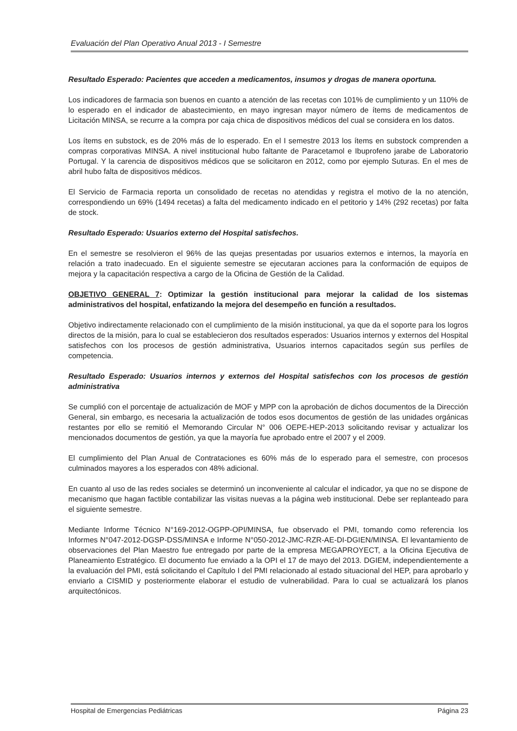Evaluación del Plan Operativo Anual 2013 - I Semestre
Resultado Esperado: Pacientes que acceden a medicamentos, insumos y drogas de manera oportuna.
Los indicadores de farmacia son buenos en cuanto a atención de las recetas con 101% de cumplimiento y un 110% de lo esperado en el indicador de abastecimiento, en mayo ingresan mayor número de ítems de medicamentos de Licitación MINSA, se recurre a la compra por caja chica de dispositivos médicos del cual se considera en los datos.
Los ítems en substock, es de 20% más de lo esperado. En el I semestre 2013 los ítems en substock comprenden a compras corporativas MINSA. A nivel institucional hubo faltante de Paracetamol e Ibuprofeno jarabe de Laboratorio Portugal. Y la carencia de dispositivos médicos que se solicitaron en 2012, como por ejemplo Suturas. En el mes de abril hubo falta de dispositivos médicos.
El Servicio de Farmacia reporta un consolidado de recetas no atendidas y registra el motivo de la no atención, correspondiendo un 69% (1494 recetas) a falta del medicamento indicado en el petitorio y 14% (292 recetas) por falta de stock.
Resultado Esperado: Usuarios externo del Hospital satisfechos.
En el semestre se resolvieron el 96% de las quejas presentadas por usuarios externos e internos, la mayoría en relación a trato inadecuado. En el siguiente semestre se ejecutaran acciones para la conformación de equipos de mejora y la capacitación respectiva a cargo de la Oficina de Gestión de la Calidad.
OBJETIVO GENERAL 7: Optimizar la gestión institucional para mejorar la calidad de los sistemas administrativos del hospital, enfatizando la mejora del desempeño en función a resultados.
Objetivo indirectamente relacionado con el cumplimiento de la misión institucional, ya que da el soporte para los logros directos de la misión, para lo cual se establecieron dos resultados esperados: Usuarios internos y externos del Hospital satisfechos con los procesos de gestión administrativa, Usuarios internos capacitados según sus perfiles de competencia.
Resultado Esperado: Usuarios internos y externos del Hospital satisfechos con los procesos de gestión administrativa
Se cumplió con el porcentaje de actualización de MOF y MPP con la aprobación de dichos documentos de la Dirección General, sin embargo, es necesaria la actualización de todos esos documentos de gestión de las unidades orgánicas restantes por ello se remitió el Memorando Circular N° 006 OEPE-HEP-2013 solicitando revisar y actualizar los mencionados documentos de gestión, ya que la mayoría fue aprobado entre el 2007 y el 2009.
El cumplimiento del Plan Anual de Contrataciones es 60% más de lo esperado para el semestre, con procesos culminados mayores a los esperados con 48% adicional.
En cuanto al uso de las redes sociales se determinó un inconveniente al calcular el indicador, ya que no se dispone de mecanismo que hagan factible contabilizar las visitas nuevas a la página web institucional. Debe ser replanteado para el siguiente semestre.
Mediante Informe Técnico N°169-2012-OGPP-OPI/MINSA, fue observado el PMI, tomando como referencia los Informes N°047-2012-DGSP-DSS/MINSA e Informe N°050-2012-JMC-RZR-AE-DI-DGIEN/MINSA. El levantamiento de observaciones del Plan Maestro fue entregado por parte de la empresa MEGAPROYECT, a la Oficina Ejecutiva de Planeamiento Estratégico. El documento fue enviado a la OPI el 17 de mayo del 2013. DGIEM, independientemente a la evaluación del PMI, está solicitando el Capítulo I del PMI relacionado al estado situacional del HEP, para aprobarlo y enviarlo a CISMID y posteriormente elaborar el estudio de vulnerabilidad. Para lo cual se actualizará los planos arquitectónicos.
Hospital de Emergencias Pediátricas Página 23